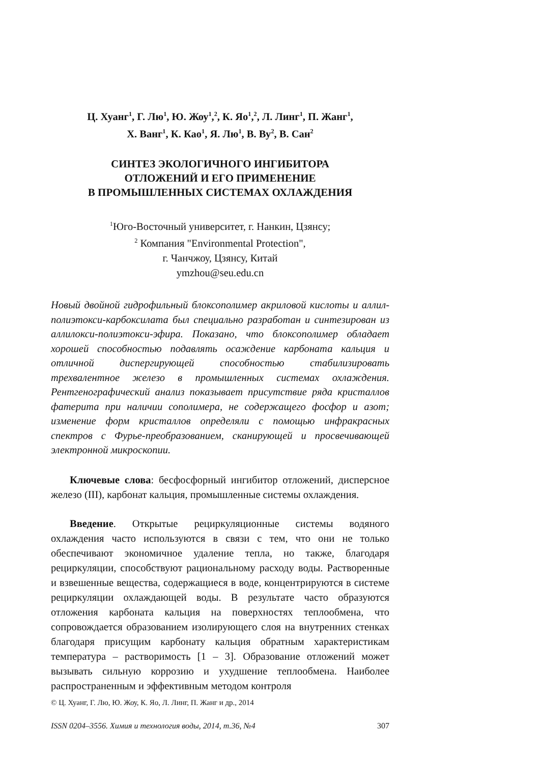Ц. Хуанг<sup>1</sup>, Г. Лю<sup>1</sup>, Ю. Жоу<sup>1</sup>,<sup>2</sup>, К. Яо<sup>1</sup>,<sup>2</sup>, Л. Линг<sup>1</sup>, П. Жанг<sup>1</sup>,
Х. Ванг<sup>1</sup>, К. Као<sup>1</sup>, Я. Лю<sup>1</sup>, В. Ву<sup>2</sup>, В. Сан<sup>2</sup>
СИНТЕЗ ЭКОЛОГИЧНОГО ИНГИБИТОРА
ОТЛОЖЕНИЙ И ЕГО ПРИМЕНЕНИЕ
В ПРОМЫШЛЕННЫХ СИСТЕМАХ ОХЛАЖДЕНИЯ
<sup>1</sup> Юго-Восточный университет, г. Нанкин, Цзянсу;
<sup>2</sup> Компания "Environmental Protection",
г. Чанчжоу, Цзянсу, Китай
ymzhou@seu.edu.cn
Новый двойной гидрофильный блоксополимер акриловой кислоты и аллил-полиэтокси-карбоксилата был специально разработан и синтезирован из аллилокси-полиэтокси-эфира. Показано, что блоксополимер обладает хорошей способностью подавлять осаждение карбоната кальция и отличной диспергирующей способностью стабилизировать трехвалентное железо в промышленных системах охлаждения. Рентгенографический анализ показывает присутствие ряда кристаллов фатерита при наличии сополимера, не содержащего фосфор и азот; изменение форм кристаллов определяли с помощью инфракрасных спектров с Фурье-преобразованием, сканирующей и просвечивающей электронной микроскопии.
Ключевые слова: бесфосфорный ингибитор отложений, дисперсное железо (III), карбонат кальция, промышленные системы охлаждения.
Введение. Открытые рециркуляционные системы водяного охлаждения часто используются в связи с тем, что они не только обеспечивают экономичное удаление тепла, но также, благодаря рециркуляции, способствуют рациональному расходу воды. Растворенные и взвешенные вещества, содержащиеся в воде, концентрируются в системе рециркуляции охлаждающей воды. В результате часто образуются отложения карбоната кальция на поверхностях теплообмена, что сопровождается образованием изолирующего слоя на внутренних стенках благодаря присущим карбонату кальция обратным характеристикам температура – растворимость [1 – 3]. Образование отложений может вызывать сильную коррозию и ухудшение теплообмена. Наиболее распространенным и эффективным методом контроля
© Ц. Хуанг, Г. Лю, Ю. Жоу, К. Яо, Л. Линг, П. Жанг и др., 2014
ISSN 0204–3556. Химия и технология воды, 2014, т.36, №4 307